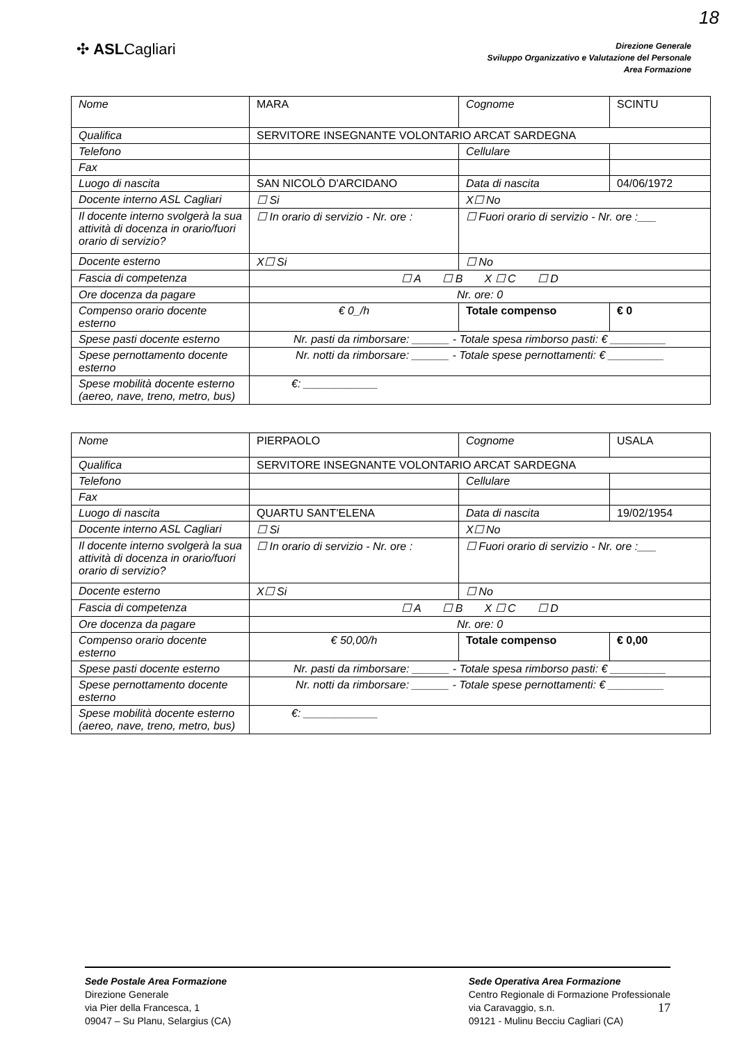18
✣ ASLCagliari
Direzione Generale
Sviluppo Organizzativo e Valutazione del Personale
Area Formazione
| Nome | MARA | Cognome | SCINTU |
| Qualifica | SERVITORE INSEGNANTE VOLONTARIO ARCAT SARDEGNA | | |
| Telefono | | Cellulare | |
| Fax | | | |
| Luogo di nascita | SAN NICOLÒ D'ARCIDANO | Data di nascita | 04/06/1972 |
| Docente interno ASL Cagliari | ☐ Si | X☐ No | |
| Il docente interno svolgerà la sua attività di docenza in orario/fuori orario di servizio? | ☐ In orario di servizio - Nr. ore : | ☐ Fuori orario di servizio - Nr. ore :___ | |
| Docente esterno | X☐ Si | ☐ No | |
| Fascia di competenza | ☐ A ☐ B X ☐ C ☐ D | | |
| Ore docenza da pagare | Nr. ore: 0 | | |
| Compenso orario docente esterno | € 0_/h | Totale compenso | € 0 |
| Spese pasti docente esterno | Nr. pasti da rimborsare: ______ - Totale spesa rimborso pasti: € _________ | | |
| Spese pernottamento docente esterno | Nr. notti da rimborsare: ______ - Totale spese pernottamenti: € _________ | | |
| Spese mobilità docente esterno (aereo, nave, treno, metro, bus) | €: ____________ | | |
| Nome | PIERPAOLO | Cognome | USALA |
| Qualifica | SERVITORE INSEGNANTE VOLONTARIO ARCAT SARDEGNA | | |
| Telefono | | Cellulare | |
| Fax | | | |
| Luogo di nascita | QUARTU SANT'ELENA | Data di nascita | 19/02/1954 |
| Docente interno ASL Cagliari | ☐ Si | X☐ No | |
| Il docente interno svolgerà la sua attività di docenza in orario/fuori orario di servizio? | ☐ In orario di servizio - Nr. ore : | ☐ Fuori orario di servizio - Nr. ore :___ | |
| Docente esterno | X☐ Si | ☐ No | |
| Fascia di competenza | ☐ A ☐ B X ☐ C ☐ D | | |
| Ore docenza da pagare | Nr. ore: 0 | | |
| Compenso orario docente esterno | € 50,00/h | Totale compenso | € 0,00 |
| Spese pasti docente esterno | Nr. pasti da rimborsare: ______ - Totale spesa rimborso pasti: € _________ | | |
| Spese pernottamento docente esterno | Nr. notti da rimborsare: ______ - Totale spese pernottamenti: € _________ | | |
| Spese mobilità docente esterno (aereo, nave, treno, metro, bus) | €: ____________ | | |
Sede Postale Area Formazione
Direzione Generale
via Pier della Francesca, 1
09047 – Su Planu, Selargius (CA)
Sede Operativa Area Formazione
Centro Regionale di Formazione Professionale
via Caravaggio, s.n. 17
09121 - Mulinu Becciu Cagliari (CA)